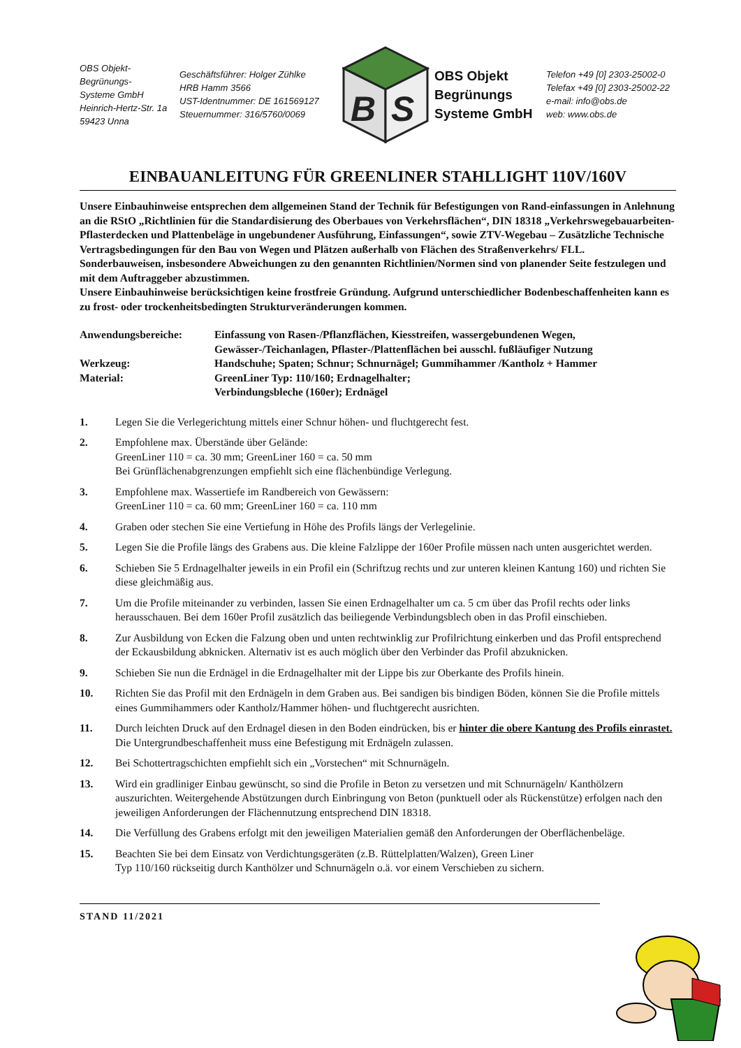OBS Objekt-Begrünungs-
Systeme GmbH
Heinrich-Hertz-Str. 1a
59423 Unna
Geschäftsführer: Holger Zühlke
HRB Hamm 3566
UST-Identnummer: DE 161569127
Steuernummer: 316/5760/0069
B
S
OBS Objekt
Begrünungs
Systeme GmbH
Telefon +49 [0] 2303-25002-0
Telefax +49 [0] 2303-25002-22
e-mail: info@obs.de
web: www.obs.de
EINBAUANLEITUNG FÜR GREENLINER STAHLLIGHT 110V/160V
Unsere Einbauhinweise entsprechen dem allgemeinen Stand der Technik für Befestigungen von Rand-einfassungen in Anlehnung an die RStO „Richtlinien für die Standardisierung des Oberbaues von Verkehrsflächen“, DIN 18318 „Verkehrswegebauarbeiten-Pflasterdecken und Plattenbeläge in ungebundener Ausführung, Einfassungen“, sowie ZTV-Wegebau – Zusätzliche Technische Vertragsbedingungen für den Bau von Wegen und Plätzen außerhalb von Flächen des Straßenverkehrs/ FLL.
Sonderbauweisen, insbesondere Abweichungen zu den genannten Richtlinien/Normen sind von planender Seite festzulegen und mit dem Auftraggeber abzustimmen.
Unsere Einbauhinweise berücksichtigen keine frostfreie Gründung. Aufgrund unterschiedlicher Bodenbeschaffenheiten kann es zu frost- oder trockenheitsbedingten Strukturveränderungen kommen.
Anwendungsbereiche:
Einfassung von Rasen-/Pflanzflächen, Kiesstreifen, wassergebundenen Wegen, Gewässer-/Teichanlagen, Pflaster-/Plattenflächen bei ausschl. fußläufiger Nutzung
Werkzeug:
Handschuhe; Spaten; Schnur; Schnurnägel; Gummihammer /Kantholz + Hammer
Material:
GreenLiner Typ: 110/160; Erdnagelhalter;
Verbindungsbleche (160er); Erdnägel
1. Legen Sie die Verlegerichtung mittels einer Schnur höhen- und fluchtgerecht fest.
2. Empfohlene max. Überstände über Gelände:
GreenLiner 110 = ca. 30 mm; GreenLiner 160 = ca. 50 mm
Bei Grünflächenabgrenzungen empfiehlt sich eine flächenbündige Verlegung.
3. Empfohlene max. Wassertiefe im Randbereich von Gewässern:
GreenLiner 110 = ca. 60 mm; GreenLiner 160 = ca. 110 mm
4. Graben oder stechen Sie eine Vertiefung in Höhe des Profils längs der Verlegelinie.
5. Legen Sie die Profile längs des Grabens aus. Die kleine Falzlippe der 160er Profile müssen nach unten ausgerichtet werden.
6. Schieben Sie 5 Erdnagelhalter jeweils in ein Profil ein (Schriftzug rechts und zur unteren kleinen Kantung 160) und richten Sie diese gleichmäßig aus.
7. Um die Profile miteinander zu verbinden, lassen Sie einen Erdnagelhalter um ca. 5 cm über das Profil rechts oder links herausschauen. Bei dem 160er Profil zusätzlich das beiliegende Verbindungsblech oben in das Profil einschieben.
8. Zur Ausbildung von Ecken die Falzung oben und unten rechtwinklig zur Profilrichtung einkerben und das Profil entsprechend der Eckausbildung abknicken. Alternativ ist es auch möglich über den Verbinder das Profil abzuknicken.
9. Schieben Sie nun die Erdnägel in die Erdnagelhalter mit der Lippe bis zur Oberkante des Profils hinein.
10. Richten Sie das Profil mit den Erdnägeln in dem Graben aus. Bei sandigen bis bindigen Böden, können Sie die Profile mittels eines Gummihammers oder Kantholz/Hammer höhen- und fluchtgerecht ausrichten.
11. Durch leichten Druck auf den Erdnagel diesen in den Boden eindrücken, bis er hinter die obere Kantung des Profils einrastet. Die Untergrundbeschaffenheit muss eine Befestigung mit Erdnägeln zulassen.
12. Bei Schottertragschichten empfiehlt sich ein „Vorstechen“ mit Schnurnägeln.
13. Wird ein gradliniger Einbau gewünscht, so sind die Profile in Beton zu versetzen und mit Schnurnägeln/ Kanthölzern auszurichten. Weitergehende Abstützungen durch Einbringung von Beton (punktuell oder als Rückenstütze) erfolgen nach den jeweiligen Anforderungen der Flächennutzung entsprechend DIN 18318.
14. Die Verfüllung des Grabens erfolgt mit den jeweiligen Materialien gemäß den Anforderungen der Oberflächenbeläge.
15. Beachten Sie bei dem Einsatz von Verdichtungsgeräten (z.B. Rüttelplatten/Walzen), Green Liner
Typ 110/160 rückseitig durch Kanthölzer und Schnurnägeln o.ä. vor einem Verschieben zu sichern.
STAND 11/2021